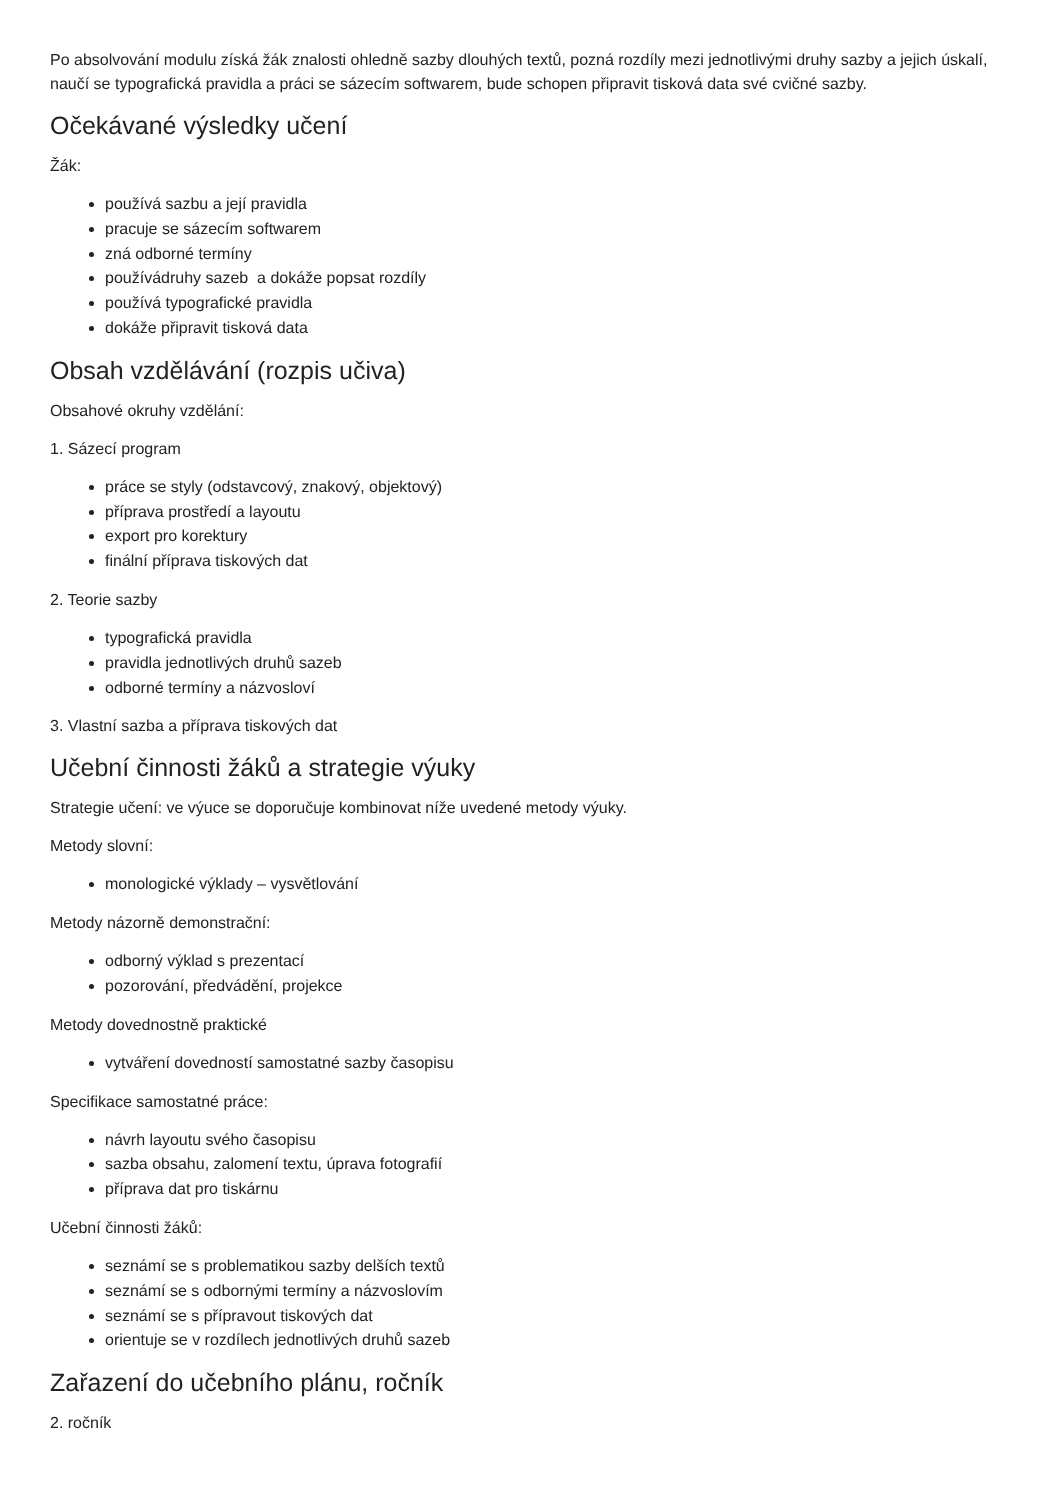Po absolvování modulu získá žák znalosti ohledně sazby dlouhých textů, pozná rozdíly mezi jednotlivými druhy sazby a jejich úskalí, naučí se typografická pravidla a práci se sázecím softwarem, bude schopen připravit tisková data své cvičné sazby.
Očekávané výsledky učení
Žák:
používá sazbu a její pravidla
pracuje se sázecím softwarem
zná odborné termíny
používádruhy sazeb a dokáže popsat rozdíly
používá typografické pravidla
dokáže připravit tisková data
Obsah vzdělávání (rozpis učiva)
Obsahové okruhy vzdělání:
1. Sázecí program
práce se styly (odstavcový, znakový, objektový)
příprava prostředí a layoutu
export pro korektury
finální příprava tiskových dat
2. Teorie sazby
typografická pravidla
pravidla jednotlivých druhů sazeb
odborné termíny a názvosloví
3. Vlastní sazba a příprava tiskových dat
Učební činnosti žáků a strategie výuky
Strategie učení: ve výuce se doporučuje kombinovat níže uvedené metody výuky.
Metody slovní:
monologické výklady – vysvětlování
Metody názorně demonstrační:
odborný výklad s prezentací
pozorování, předvádění, projekce
Metody dovednostně praktické
vytváření dovedností samostatné sazby časopisu
Specifikace samostatné práce:
návrh layoutu svého časopisu
sazba obsahu, zalomení textu, úprava fotografií
příprava dat pro tiskárnu
Učební činnosti žáků:
seznámí se s problematikou sazby delších textů
seznámí se s odbornými termíny a názvoslovím
seznámí se s přípravout tiskových dat
orientuje se v rozdílech jednotlivých druhů sazeb
Zařazení do učebního plánu, ročník
2. ročník